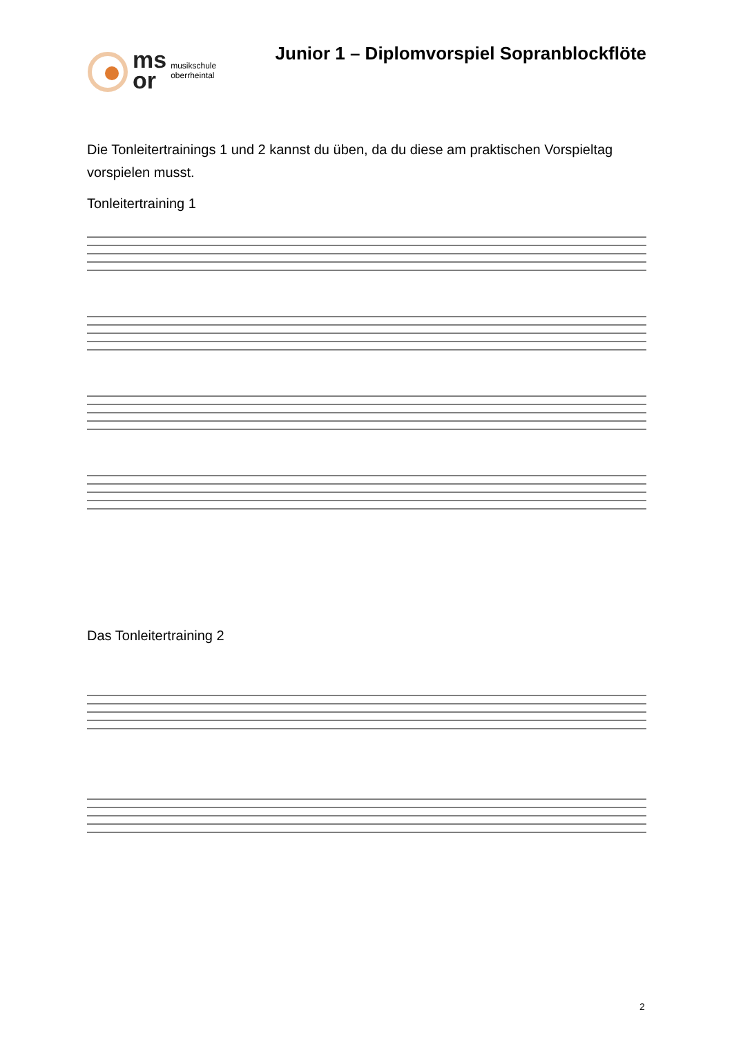ms
or
musikschule
oberrheintal
Junior 1 – Diplomvorspiel Sopranblockflöte
Die Tonleitertrainings 1 und 2 kannst du üben, da du diese am praktischen Vorspieltag vorspielen musst.
Tonleitertraining 1
Das Tonleitertraining 2
2